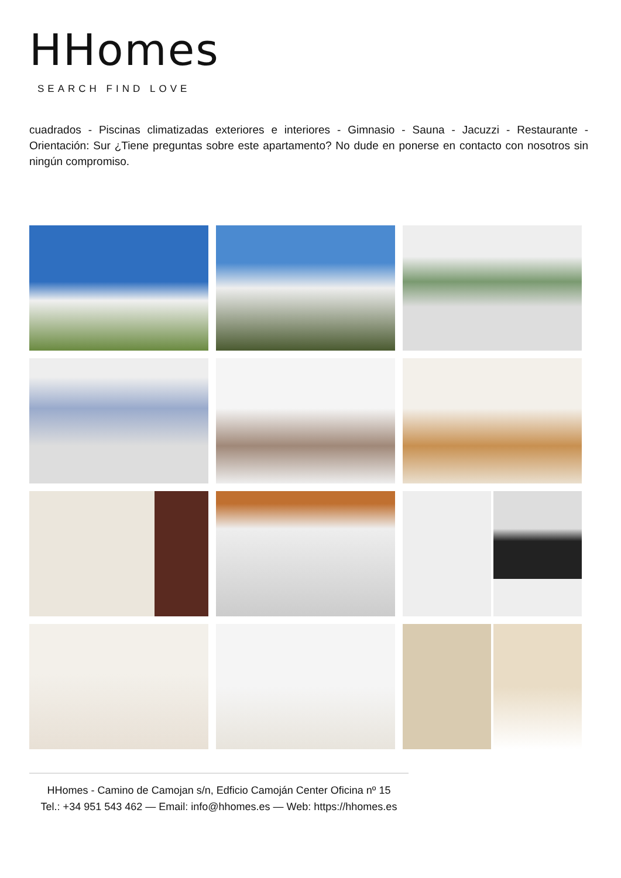HHomes
SEARCH FIND LOVE
cuadrados - Piscinas climatizadas exteriores e interiores - Gimnasio - Sauna - Jacuzzi - Restaurante - Orientación: Sur ¿Tiene preguntas sobre este apartamento? No dude en ponerse en contacto con nosotros sin ningún compromiso.
HHomes - Camino de Camojan s/n, Edficio Camoján Center Oficina nº 15
Tel.: +34 951 543 462 — Email: info@hhomes.es — Web: https://hhomes.es